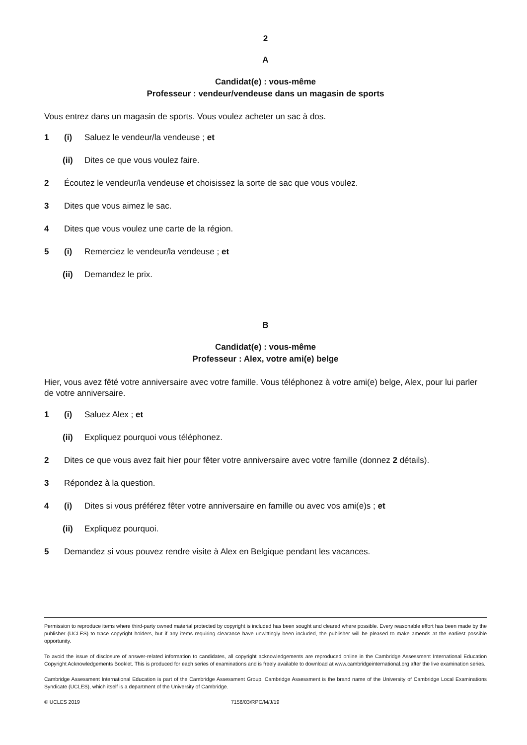2
A
Candidat(e) : vous-même
Professeur : vendeur/vendeuse dans un magasin de sports
Vous entrez dans un magasin de sports. Vous voulez acheter un sac à dos.
1 (i) Saluez le vendeur/la vendeuse ; et
(ii) Dites ce que vous voulez faire.
2 Écoutez le vendeur/la vendeuse et choisissez la sorte de sac que vous voulez.
3 Dites que vous aimez le sac.
4 Dites que vous voulez une carte de la région.
5 (i) Remerciez le vendeur/la vendeuse ; et
(ii) Demandez le prix.
B
Candidat(e) : vous-même
Professeur : Alex, votre ami(e) belge
Hier, vous avez fêté votre anniversaire avec votre famille. Vous téléphonez à votre ami(e) belge, Alex, pour lui parler de votre anniversaire.
1 (i) Saluez Alex ; et
(ii) Expliquez pourquoi vous téléphonez.
2 Dites ce que vous avez fait hier pour fêter votre anniversaire avec votre famille (donnez 2 détails).
3 Répondez à la question.
4 (i) Dites si vous préférez fêter votre anniversaire en famille ou avec vos ami(e)s ; et
(ii) Expliquez pourquoi.
5 Demandez si vous pouvez rendre visite à Alex en Belgique pendant les vacances.
Permission to reproduce items where third-party owned material protected by copyright is included has been sought and cleared where possible. Every reasonable effort has been made by the publisher (UCLES) to trace copyright holders, but if any items requiring clearance have unwittingly been included, the publisher will be pleased to make amends at the earliest possible opportunity.
To avoid the issue of disclosure of answer-related information to candidates, all copyright acknowledgements are reproduced online in the Cambridge Assessment International Education Copyright Acknowledgements Booklet. This is produced for each series of examinations and is freely available to download at www.cambridgeinternational.org after the live examination series.
Cambridge Assessment International Education is part of the Cambridge Assessment Group. Cambridge Assessment is the brand name of the University of Cambridge Local Examinations Syndicate (UCLES), which itself is a department of the University of Cambridge.
© UCLES 2019 7156/03/RPC/M/J/19